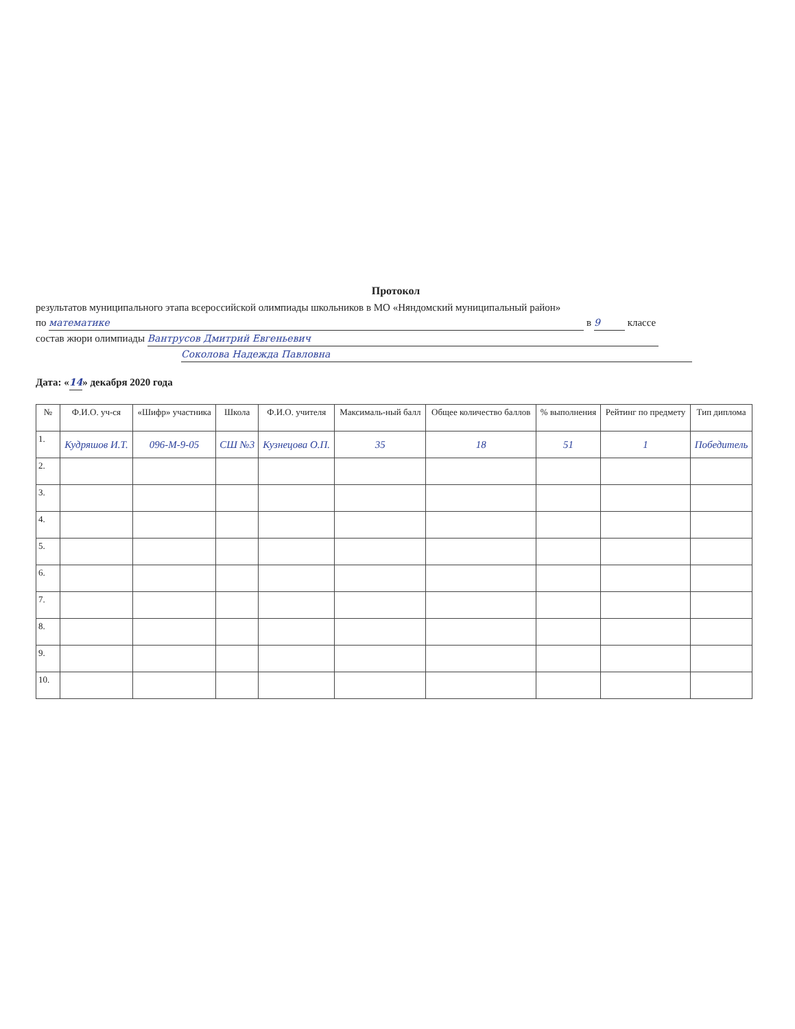Протокол
результатов муниципального этапа всероссийской олимпиады школьников в МО «Няндомский муниципальный район»
по математике в 9 классе
состав жюри олимпиады Вантрусов Дмитрий Евгеньевич
Соколова Надежда Павловна
Дата: «14» декабря 2020 года
| № | Ф.И.О. уч-ся | «Шифр» участника | Школа | Ф.И.О. учителя | Максималь-ный балл | Общее количество баллов | % выполнения | Рейтинг по предмету | Тип диплома |
| --- | --- | --- | --- | --- | --- | --- | --- | --- | --- |
| 1. | Кудряшов И.Т. | 096-М-9-05 | СШ №3 | Кузнецова О.П. | 35 | 18 | 51 | 1 | Победитель |
| 2. | | | | | | | | | |
| 3. | | | | | | | | | |
| 4. | | | | | | | | | |
| 5. | | | | | | | | | |
| 6. | | | | | | | | | |
| 7. | | | | | | | | | |
| 8. | | | | | | | | | |
| 9. | | | | | | | | | |
| 10. | | | | | | | | | |